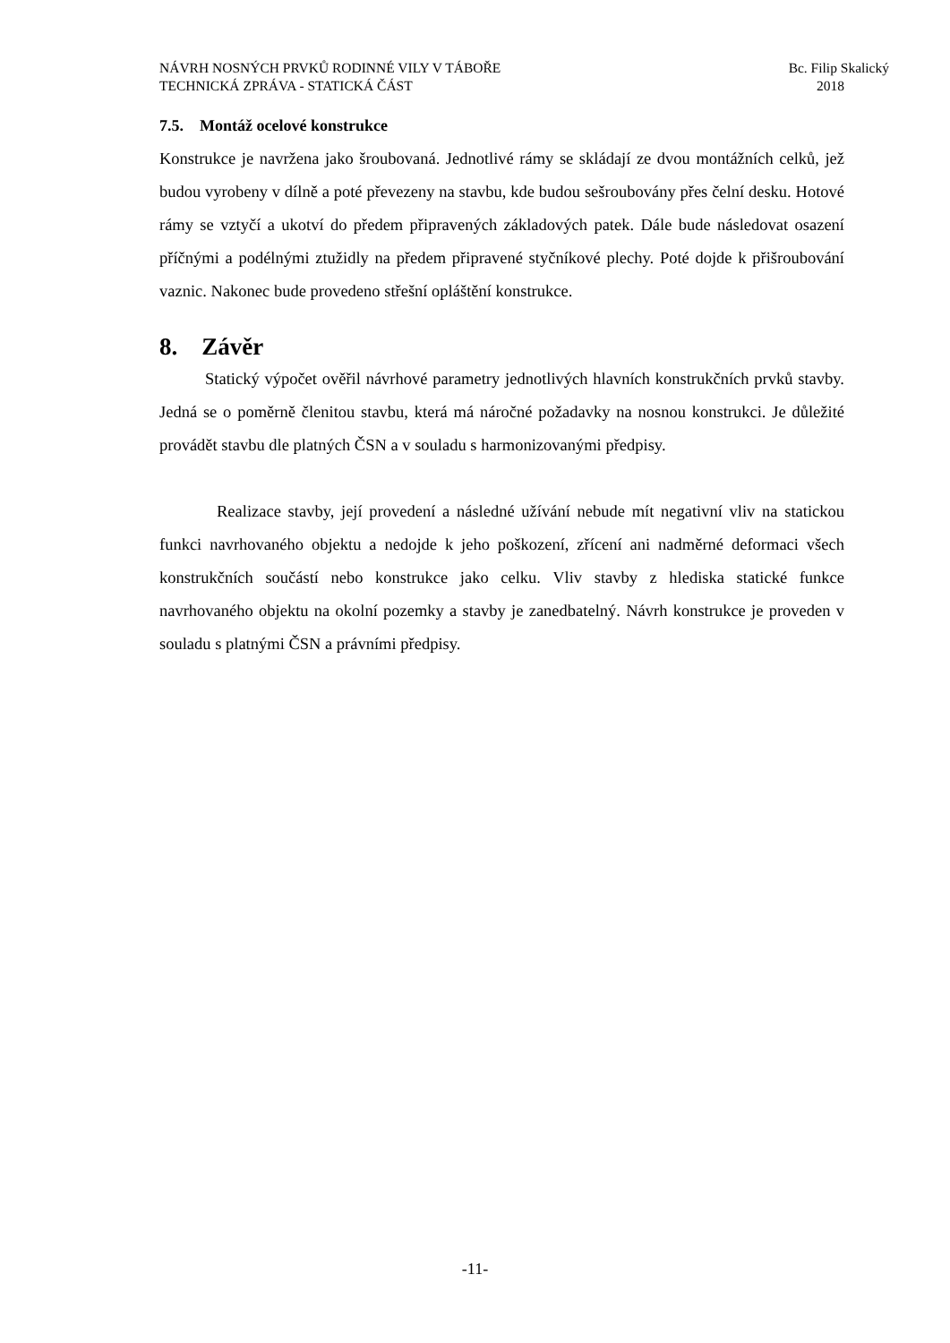NÁVRH NOSNÝCH PRVKŮ RODINNÉ VILY V TÁBOŘE Bc. Filip Skalický
TECHNICKÁ ZPRÁVA - STATICKÁ ČÁST 2018
7.5. Montáž ocelové konstrukce
Konstrukce je navržena jako šroubovaná. Jednotlivé rámy se skládají ze dvou montážních celků, jež budou vyrobeny v dílně a poté převezeny na stavbu, kde budou sešroubovány přes čelní desku. Hotové rámy se vztyčí a ukotví do předem připravených základových patek. Dále bude následovat osazení příčnými a podélnými ztužidly na předem připravené styčníkové plechy. Poté dojde k přišroubování vaznic. Nakonec bude provedeno střešní opláštění konstrukce.
8. Závěr
Statický výpočet ověřil návrhové parametry jednotlivých hlavních konstrukčních prvků stavby. Jedná se o poměrně členitou stavbu, která má náročné požadavky na nosnou konstrukci. Je důležité provádět stavbu dle platných ČSN a v souladu s harmonizovanými předpisy.
Realizace stavby, její provedení a následné užívání nebude mít negativní vliv na statickou funkci navrhovaného objektu a nedojde k jeho poškození, zřícení ani nadměrné deformaci všech konstrukčních součástí nebo konstrukce jako celku. Vliv stavby z hlediska statické funkce navrhovaného objektu na okolní pozemky a stavby je zanedbatelný. Návrh konstrukce je proveden v souladu s platnými ČSN a právními předpisy.
-11-